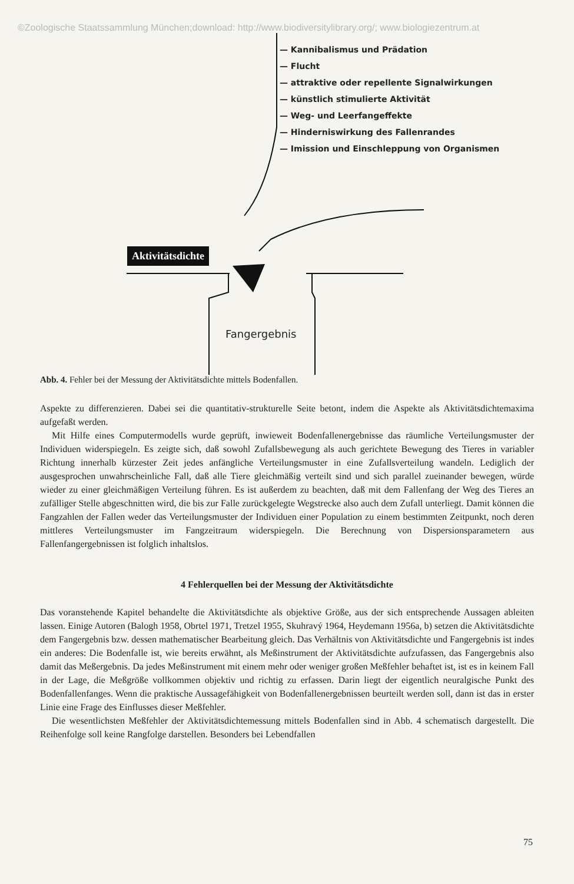©Zoologische Staatssammlung München;download: http://www.biodiversitylibrary.org/; www.biologiezentrum.at
— Kannibalismus und Prädation
— Flucht
— attraktive oder repellente Signalwirkungen
— künstlich stimulierte Aktivität
— Weg- und Leerfangeffekte
— Hinderniswirkung des Fallenrandes
— Imission und Einschleppung von Organismen
Aktivitätsdichte
Fangergebnis
Abb. 4. Fehler bei der Messung der Aktivitätsdichte mittels Bodenfallen.
Aspekte zu differenzieren. Dabei sei die quantitativ-strukturelle Seite betont, indem die Aspekte als Aktivitätsdichtemaxima aufgefaßt werden.
Mit Hilfe eines Computermodells wurde geprüft, inwieweit Bodenfallenergebnisse das räumliche Verteilungsmuster der Individuen widerspiegeln. Es zeigte sich, daß sowohl Zufallsbewegung als auch gerichtete Bewegung des Tieres in variabler Richtung innerhalb kürzester Zeit jedes anfängliche Verteilungsmuster in eine Zufallsverteilung wandeln. Lediglich der ausgesprochen unwahrscheinliche Fall, daß alle Tiere gleichmäßig verteilt sind und sich parallel zueinander bewegen, würde wieder zu einer gleichmäßigen Verteilung führen. Es ist außerdem zu beachten, daß mit dem Fallenfang der Weg des Tieres an zufälliger Stelle abgeschnitten wird, die bis zur Falle zurückgelegte Wegstrecke also auch dem Zufall unterliegt. Damit können die Fangzahlen der Fallen weder das Verteilungsmuster der Individuen einer Population zu einem bestimmten Zeitpunkt, noch deren mittleres Verteilungsmuster im Fangzeitraum widerspiegeln. Die Berechnung von Dispersionsparametern aus Fallenfangergebnissen ist folglich inhaltslos.
4 Fehlerquellen bei der Messung der Aktivitätsdichte
Das voranstehende Kapitel behandelte die Aktivitätsdichte als objektive Größe, aus der sich entsprechende Aussagen ableiten lassen. Einige Autoren (Balogh 1958, Obrtel 1971, Tretzel 1955, Skuhravý 1964, Heydemann 1956a, b) setzen die Aktivitätsdichte dem Fangergebnis bzw. dessen mathematischer Bearbeitung gleich. Das Verhältnis von Aktivitätsdichte und Fangergebnis ist indes ein anderes: Die Bodenfalle ist, wie bereits erwähnt, als Meßinstrument der Aktivitätsdichte aufzufassen, das Fangergebnis also damit das Meßergebnis. Da jedes Meßinstrument mit einem mehr oder weniger großen Meßfehler behaftet ist, ist es in keinem Fall in der Lage, die Meßgröße vollkommen objektiv und richtig zu erfassen. Darin liegt der eigentlich neuralgische Punkt des Bodenfallenfanges. Wenn die praktische Aussagefähigkeit von Bodenfallenergebnissen beurteilt werden soll, dann ist das in erster Linie eine Frage des Einflusses dieser Meßfehler.
Die wesentlichsten Meßfehler der Aktivitätsdichtemessung mittels Bodenfallen sind in Abb. 4 schematisch dargestellt. Die Reihenfolge soll keine Rangfolge darstellen. Besonders bei Lebendfallen
75